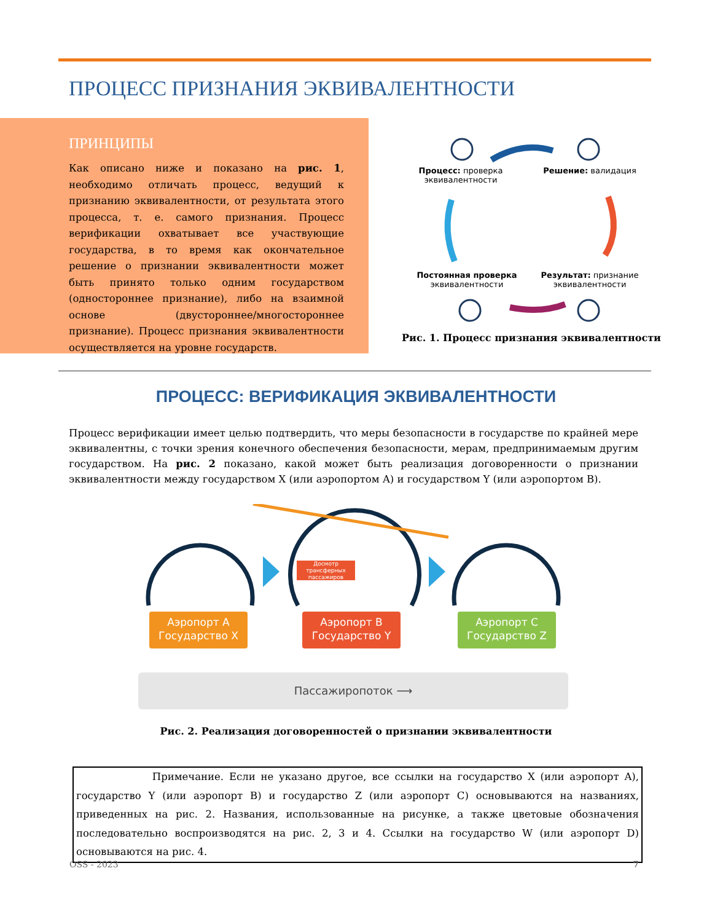ПРОЦЕСС ПРИЗНАНИЯ ЭКВИВАЛЕНТНОСТИ
ПРИНЦИПЫ
Как описано ниже и показано на рис. 1, необходимо отличать процесс, ведущий к признанию эквивалентности, от результата этого процесса, т. е. самого признания. Процесс верификации охватывает все участвующие государства, в то время как окончательное решение о признании эквивалентности может быть принято только одним государством (одностороннее признание), либо на взаимной основе (двустороннее/многостороннее признание). Процесс признания эквивалентности осуществляется на уровне государств.
Процесс: проверка эквивалентности
Решение: валидация
Постоянная проверка эквивалентности
Результат: признание эквивалентности
Рис. 1. Процесс признания эквивалентности
ПРОЦЕСС: ВЕРИФИКАЦИЯ ЭКВИВАЛЕНТНОСТИ
Процесс верификации имеет целью подтвердить, что меры безопасности в государстве по крайней мере эквивалентны, с точки зрения конечного обеспечения безопасности, мерам, предпринимаемым другим государством. На рис. 2 показано, какой может быть реализация договоренности о признании эквивалентности между государством X (или аэропортом A) и государством Y (или аэропортом B).
Досмотр трансферных пассажиров
Аэропорт А
Государство X
Аэропорт B
Государство Y
Аэропорт C
Государство Z
Пассажиропоток ⟶
Рис. 2. Реализация договоренностей о признании эквивалентности
Примечание. Если не указано другое, все ссылки на государство X (или аэропорт A), государство Y (или аэропорт B) и государство Z (или аэропорт C) основываются на названиях, приведенных на рис. 2. Названия, использованные на рисунке, а также цветовые обозначения последовательно воспроизводятся на рис. 2, 3 и 4. Ссылки на государство W (или аэропорт D) основываются на рис. 4.
OSS - 2023 7